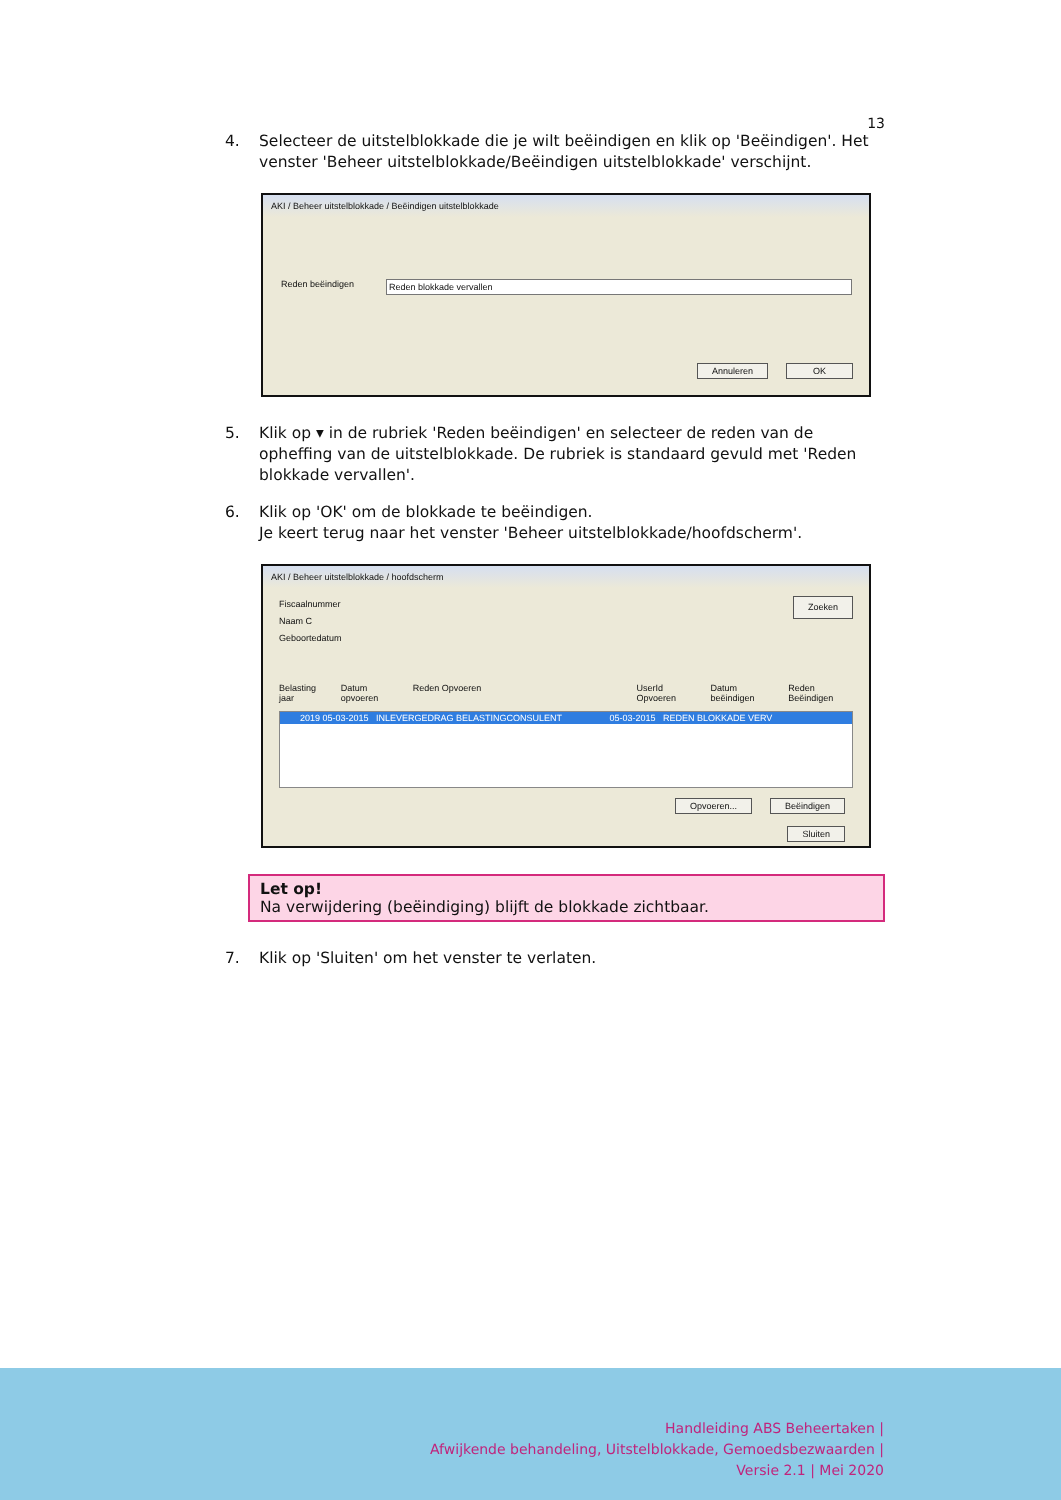13
4. Selecteer de uitstelblokkade die je wilt beëindigen en klik op 'Beëindigen'. Het venster 'Beheer uitstelblokkade/Beëindigen uitstelblokkade' verschijnt.
AKI / Beheer uitstelblokkade / Beëindigen uitstelblokkade
Reden beëindigen Reden blokkade vervallen
Annuleren OK
5. Klik op ▾ in de rubriek 'Reden beëindigen' en selecteer de reden van de opheffing van de uitstelblokkade. De rubriek is standaard gevuld met 'Reden blokkade vervallen'.
6. Klik op 'OK' om de blokkade te beëindigen.
Je keert terug naar het venster 'Beheer uitstelblokkade/hoofdscherm'.
AKI / Beheer uitstelblokkade / hoofdscherm
Fiscaalnummer Zoeken
Naam C
Geboortedatum
Belasting jaar Datum opvoeren Reden Opvoeren UserId Opvoeren Datum beëindigen Reden Beëindigen
2019 05-03-2015 INLEVERGEDRAG BELASTINGCONSULENT 05-03-2015 REDEN BLOKKADE VERV
Opvoeren... Beëindigen
Sluiten
Let op!
Na verwijdering (beëindiging) blijft de blokkade zichtbaar.
7. Klik op 'Sluiten' om het venster te verlaten.
Handleiding ABS Beheertaken |
Afwijkende behandeling, Uitstelblokkade, Gemoedsbezwaarden |
Versie 2.1 | Mei 2020